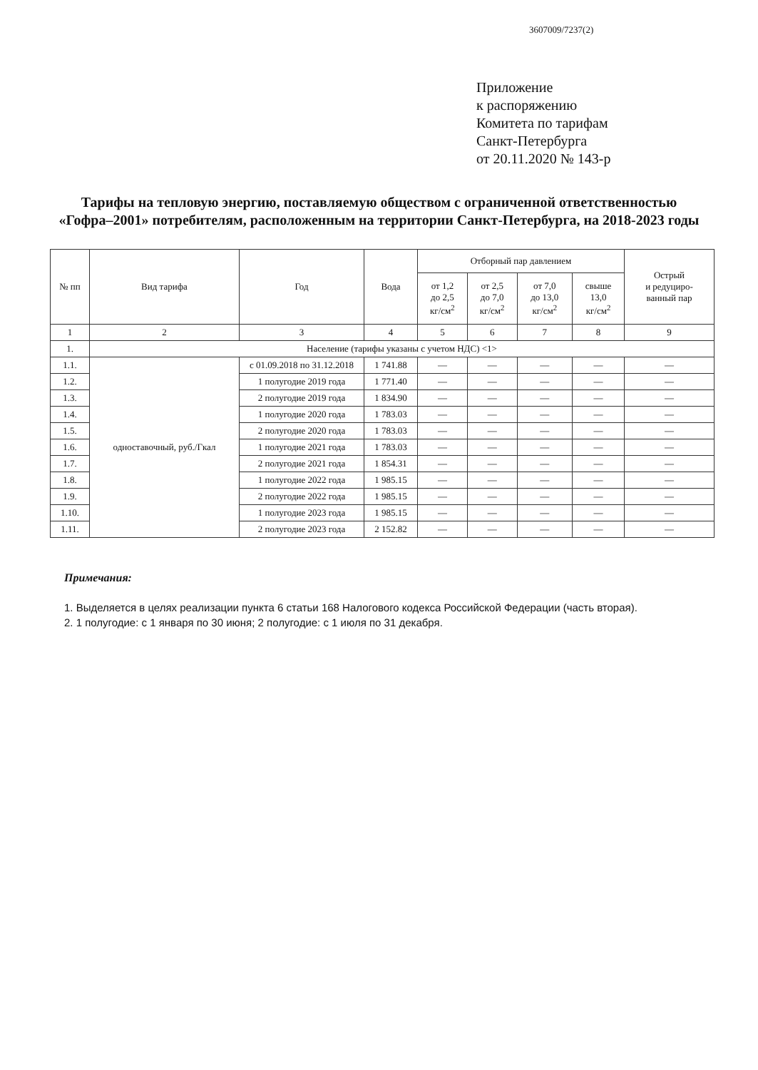3607009/7237(2)
Приложение
к распоряжению
Комитета по тарифам
Санкт-Петербурга
от 20.11.2020 № 143-р
Тарифы на тепловую энергию, поставляемую обществом с ограниченной ответственностью «Гофра–2001» потребителям, расположенным на территории Санкт-Петербурга, на 2018-2023 годы
| № пп | Вид тарифа | Год | Вода | Отборный пар давлением | | | | Острый и редуциро- ванный пар |
| --- | --- | --- | --- | --- | --- | --- | --- | --- |
| | | | | от 1,2 до 2,5 кг/см<sup>2</sup> | от 2,5 до 7,0 кг/см<sup>2</sup> | от 7,0 до 13,0 кг/см<sup>2</sup> | свыше 13,0 кг/см<sup>2</sup> | |
| 1 | 2 | 3 | 4 | 5 | 6 | 7 | 8 | 9 |
| 1. | Население (тарифы указаны с учетом НДС) <1> | | | | | | | |
| 1.1. | одноставочный, руб./Гкал | с 01.09.2018 по 31.12.2018 | 1 741.88 | — | — | — | — | — |
| 1.2. | | 1 полугодие 2019 года | 1 771.40 | — | — | — | — | — |
| 1.3. | | 2 полугодие 2019 года | 1 834.90 | — | — | — | — | — |
| 1.4. | | 1 полугодие 2020 года | 1 783.03 | — | — | — | — | — |
| 1.5. | | 2 полугодие 2020 года | 1 783.03 | — | — | — | — | — |
| 1.6. | | 1 полугодие 2021 года | 1 783.03 | — | — | — | — | — |
| 1.7. | | 2 полугодие 2021 года | 1 854.31 | — | — | — | — | — |
| 1.8. | | 1 полугодие 2022 года | 1 985.15 | — | — | — | — | — |
| 1.9. | | 2 полугодие 2022 года | 1 985.15 | — | — | — | — | — |
| 1.10. | | 1 полугодие 2023 года | 1 985.15 | — | — | — | — | — |
| 1.11. | | 2 полугодие 2023 года | 2 152.82 | — | — | — | — | — |
Примечания:
1. Выделяется в целях реализации пункта 6 статьи 168 Налогового кодекса Российской Федерации (часть вторая).
2. 1 полугодие: с 1 января по 30 июня; 2 полугодие: с 1 июля по 31 декабря.